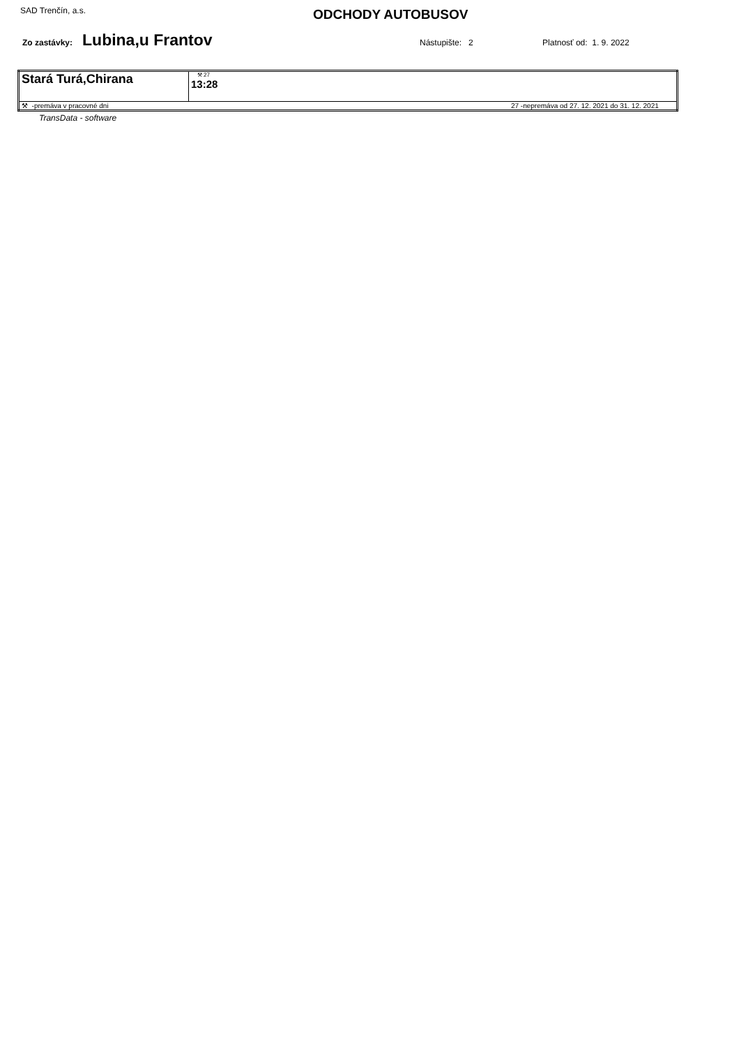SAD Trenčín, a.s.
ODCHODY AUTOBUSOV
Zo zastávky: Lubina,u Frantov Nástupište: 2 Platnosť od: 1. 9. 2022
| Stará Turá,Chirana | ⚒ 27 13:28 |
| 27 -nepremáva od 27. 12. 2021 do 31. 12. 2021 ⚒ -premáva v pracovné dni | |
TransData - software